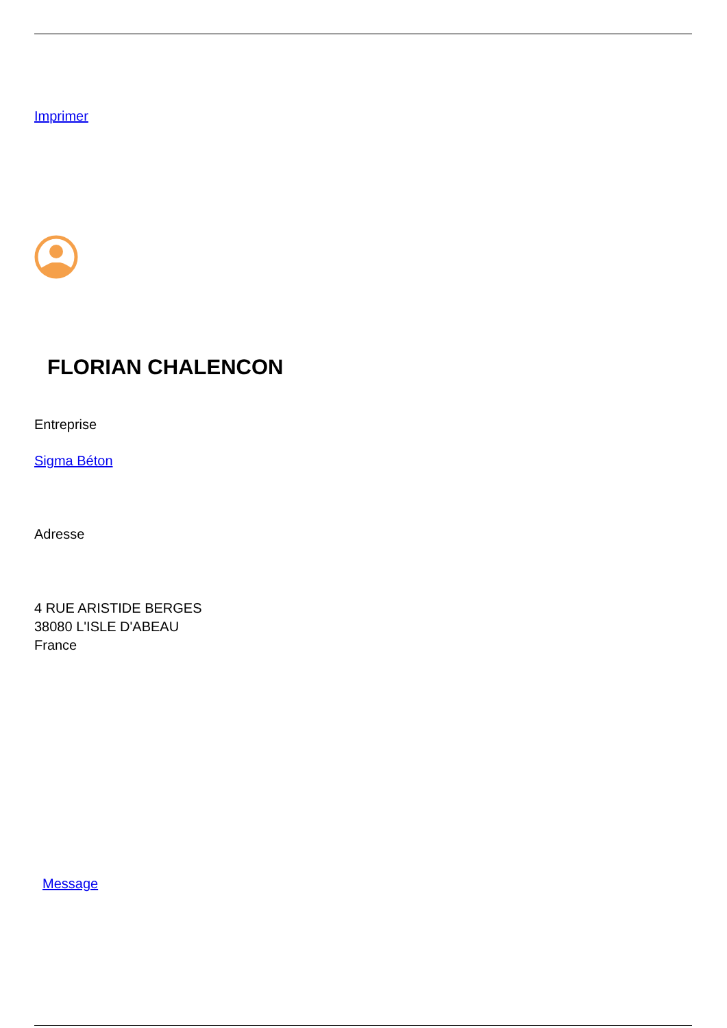Imprimer
FLORIAN CHALENCON
Entreprise
Sigma Béton
Adresse
4 RUE ARISTIDE BERGES
38080 L'ISLE D'ABEAU
France
Message